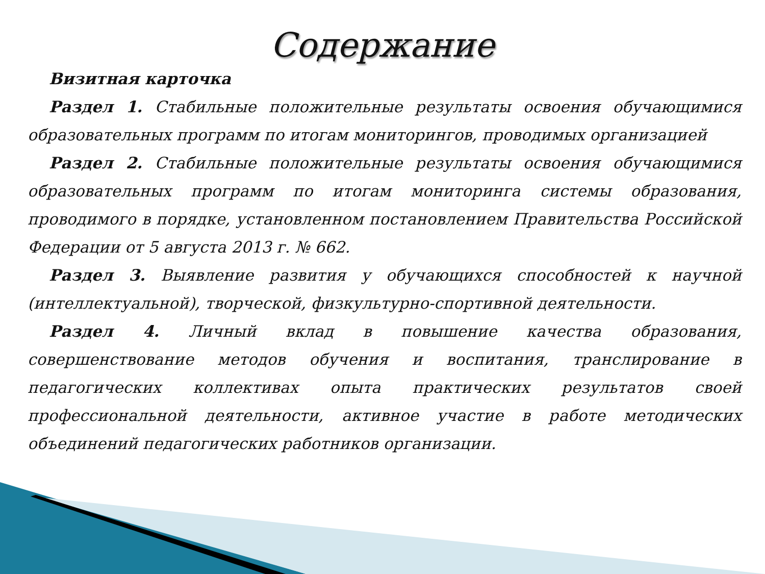Содержание
Визитная карточка
Раздел 1. Стабильные положительные результаты освоения обучающимися образовательных программ по итогам мониторингов, проводимых организацией
Раздел 2. Стабильные положительные результаты освоения обучающимися образовательных программ по итогам мониторинга системы образования, проводимого в порядке, установленном постановлением Правительства Российской Федерации от 5 августа 2013 г. № 662.
Раздел 3. Выявление развития у обучающихся способностей к научной (интеллектуальной), творческой, физкультурно-спортивной деятельности.
Раздел 4. Личный вклад в повышение качества образования, совершенствование методов обучения и воспитания, транслирование в педагогических коллективах опыта практических результатов своей профессиональной деятельности, активное участие в работе методических объединений педагогических работников организации.